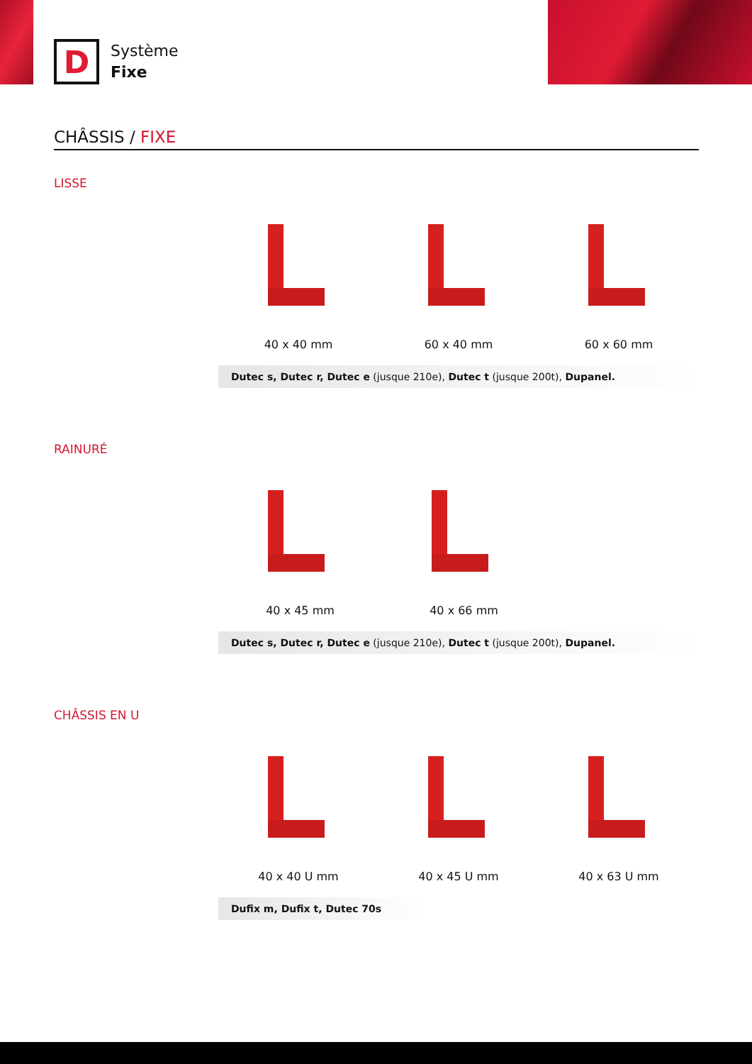D
Système
Fixe
CHÂSSIS / FIXE
LISSE
40 x 40 mm 60 x 40 mm 60 x 60 mm
Dutec s, Dutec r, Dutec e (jusque 210e), Dutec t (jusque 200t), Dupanel.
RAINURÉ
40 x 45 mm 40 x 66 mm
Dutec s, Dutec r, Dutec e (jusque 210e), Dutec t (jusque 200t), Dupanel.
CHÂSSIS EN U
40 x 40 U mm 40 x 45 U mm 40 x 63 U mm
Dufix m, Dufix t, Dutec 70s